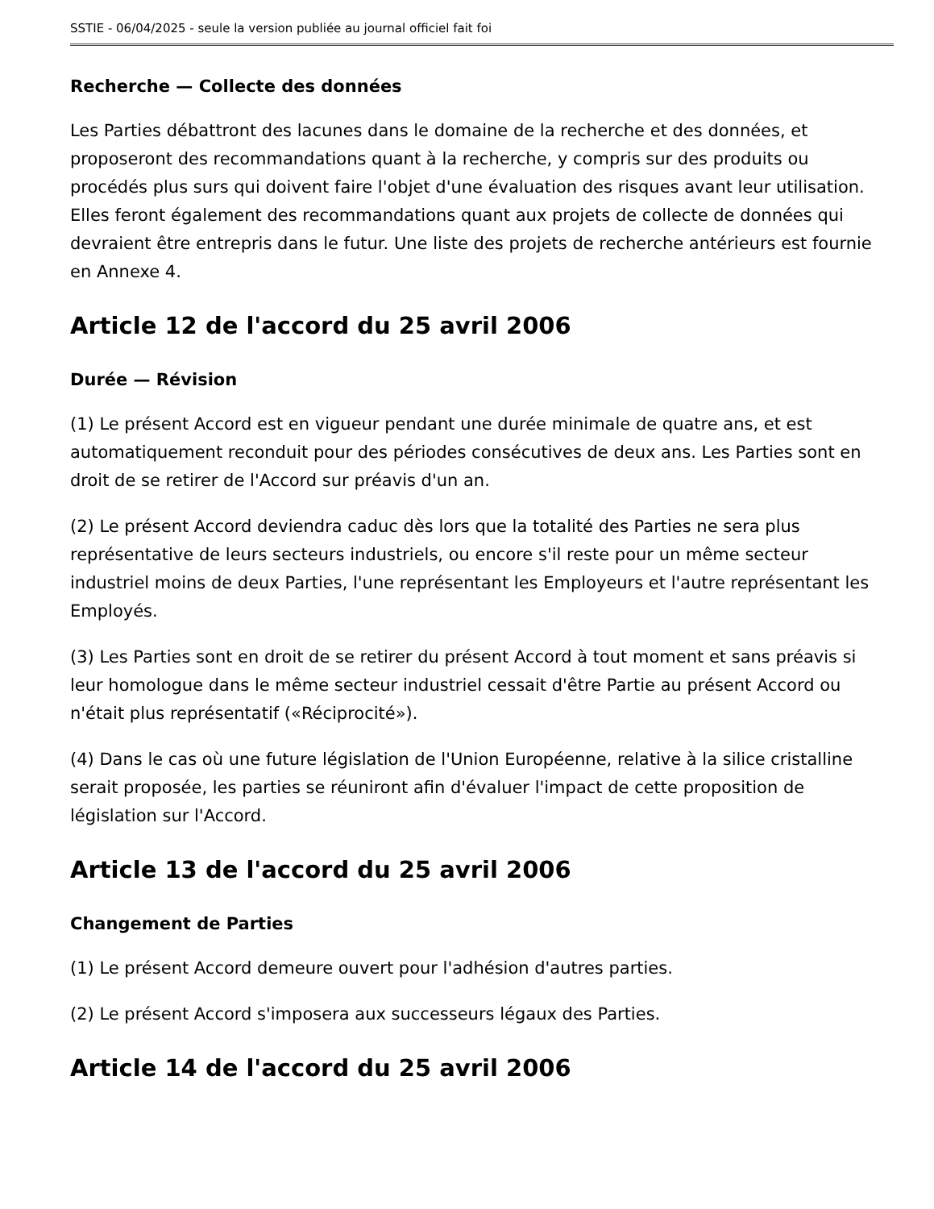SSTIE - 06/04/2025 - seule la version publiée au journal officiel fait foi
Recherche — Collecte des données
Les Parties débattront des lacunes dans le domaine de la recherche et des données, et proposeront des recommandations quant à la recherche, y compris sur des produits ou procédés plus surs qui doivent faire l'objet d'une évaluation des risques avant leur utilisation. Elles feront également des recommandations quant aux projets de collecte de données qui devraient être entrepris dans le futur. Une liste des projets de recherche antérieurs est fournie en Annexe 4.
Article 12 de l'accord du 25 avril 2006
Durée — Révision
(1) Le présent Accord est en vigueur pendant une durée minimale de quatre ans, et est automatiquement reconduit pour des périodes consécutives de deux ans. Les Parties sont en droit de se retirer de l'Accord sur préavis d'un an.
(2) Le présent Accord deviendra caduc dès lors que la totalité des Parties ne sera plus représentative de leurs secteurs industriels, ou encore s'il reste pour un même secteur industriel moins de deux Parties, l'une représentant les Employeurs et l'autre représentant les Employés.
(3) Les Parties sont en droit de se retirer du présent Accord à tout moment et sans préavis si leur homologue dans le même secteur industriel cessait d'être Partie au présent Accord ou n'était plus représentatif («Réciprocité»).
(4) Dans le cas où une future législation de l'Union Européenne, relative à la silice cristalline serait proposée, les parties se réuniront afin d'évaluer l'impact de cette proposition de législation sur l'Accord.
Article 13 de l'accord du 25 avril 2006
Changement de Parties
(1) Le présent Accord demeure ouvert pour l'adhésion d'autres parties.
(2) Le présent Accord s'imposera aux successeurs légaux des Parties.
Article 14 de l'accord du 25 avril 2006